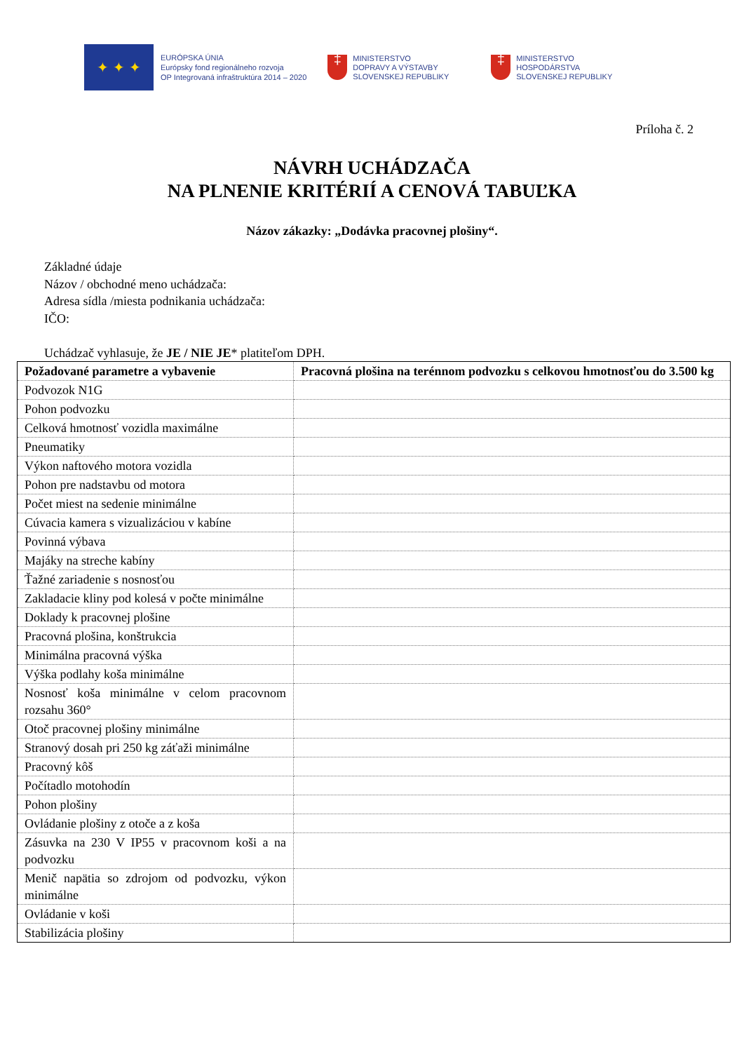✦ ✦ ✦
EURÓPSKA ÚNIA
Európsky fond regionálneho rozvoja
OP Integrovaná infraštruktúra 2014 – 2020
‡
MINISTERSTVO
DOPRAVY A VÝSTAVBY
SLOVENSKEJ REPUBLIKY
‡
MINISTERSTVO
HOSPODÁRSTVA
SLOVENSKEJ REPUBLIKY
Príloha č. 2
NÁVRH UCHÁDZAČA
NA PLNENIE KRITÉRIÍ A CENOVÁ TABUĽKA
Názov zákazky: „Dodávka pracovnej plošiny“.
Základné údaje
Názov / obchodné meno uchádzača:
Adresa sídla /miesta podnikania uchádzača:
IČO:
Uchádzač vyhlasuje, že JE / NIE JE* platiteľom DPH.
| Požadované parametre a vybavenie | Pracovná plošina na terénnom podvozku s celkovou hmotnosťou do 3.500 kg |
| --- | --- |
| Podvozok N1G | |
| Pohon podvozku | |
| Celková hmotnosť vozidla maximálne | |
| Pneumatiky | |
| Výkon naftového motora vozidla | |
| Pohon pre nadstavbu od motora | |
| Počet miest na sedenie minimálne | |
| Cúvacia kamera s vizualizáciou v kabíne | |
| Povinná výbava | |
| Majáky na streche kabíny | |
| Ťažné zariadenie s nosnosťou | |
| Zakladacie kliny pod kolesá v počte minimálne | |
| Doklady k pracovnej plošine | |
| Pracovná plošina, konštrukcia | |
| Minimálna pracovná výška | |
| Výška podlahy koša minimálne | |
| Nosnosť koša minimálne v celom pracovnom rozsahu 360° | |
| Otoč pracovnej plošiny minimálne | |
| Stranový dosah pri 250 kg záťaži minimálne | |
| Pracovný kôš | |
| Počítadlo motohodín | |
| Pohon plošiny | |
| Ovládanie plošiny z otoče a z koša | |
| Zásuvka na 230 V IP55 v pracovnom koši a na podvozku | |
| Menič napätia so zdrojom od podvozku, výkon minimálne | |
| Ovládanie v koši | |
| Stabilizácia plošiny | |